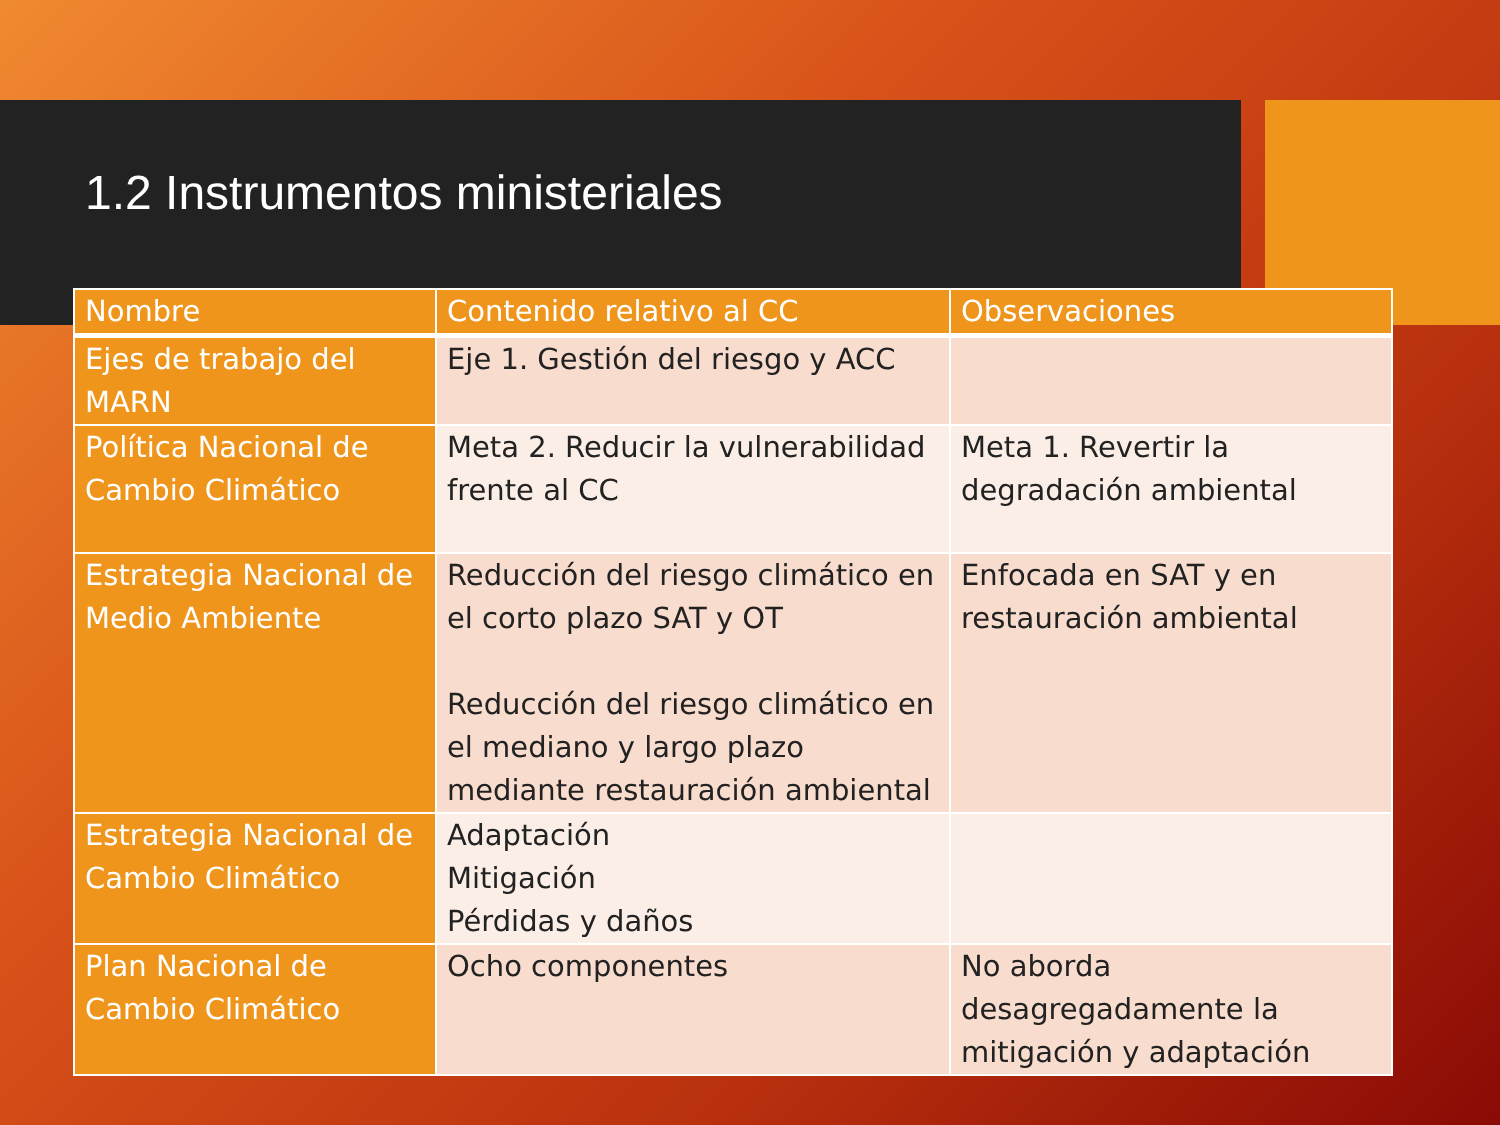1.2 Instrumentos ministeriales
| Nombre | Contenido relativo al CC | Observaciones |
| --- | --- | --- |
| Ejes de trabajo del MARN | Eje 1. Gestión del riesgo y ACC | |
| Política Nacional de Cambio Climático | Meta 2. Reducir la vulnerabilidad frente al CC | Meta 1. Revertir la degradación ambiental |
| Estrategia Nacional de Medio Ambiente | Reducción del riesgo climático en el corto plazo SAT y OT Reducción del riesgo climático en el mediano y largo plazo mediante restauración ambiental | Enfocada en SAT y en restauración ambiental |
| Estrategia Nacional de Cambio Climático | Adaptación Mitigación Pérdidas y daños | |
| Plan Nacional de Cambio Climático | Ocho componentes | No aborda desagregadamente la mitigación y adaptación |